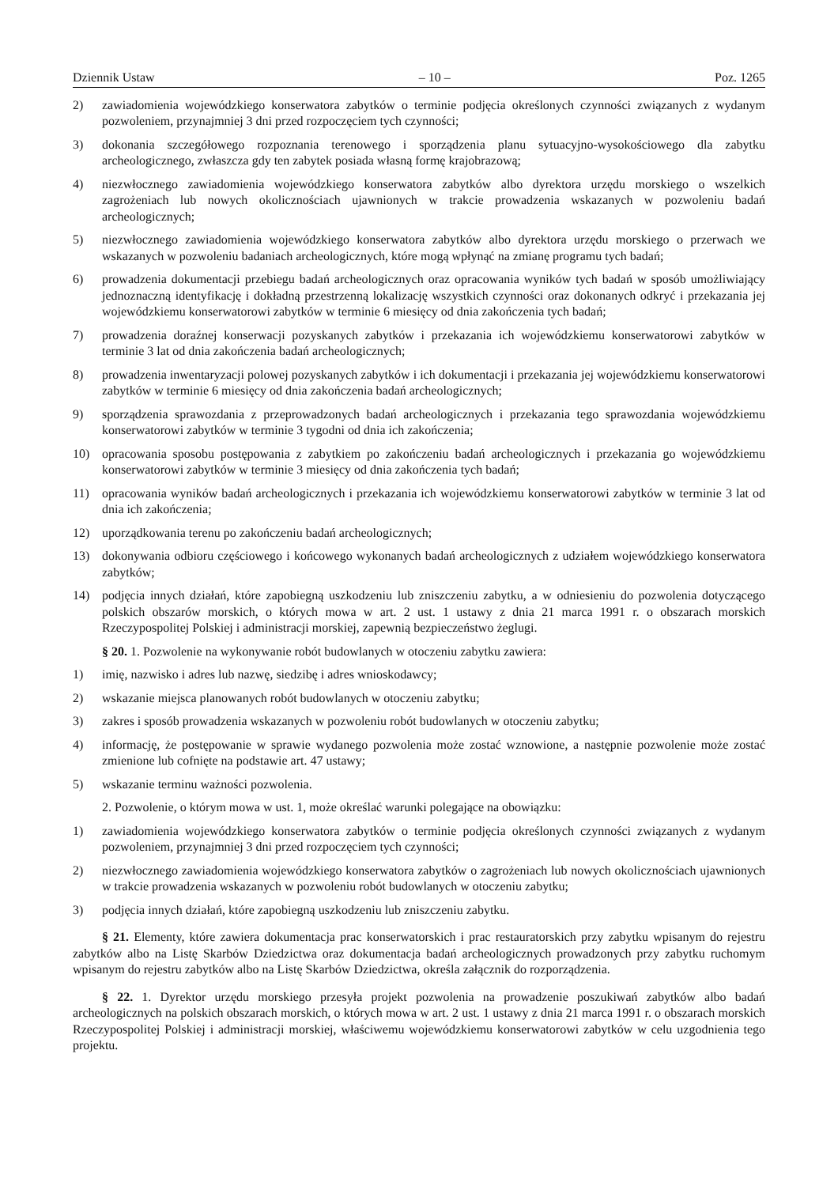Dziennik Ustaw – 10 – Poz. 1265
2) zawiadomienia wojewódzkiego konserwatora zabytków o terminie podjęcia określonych czynności związanych z wydanym pozwoleniem, przynajmniej 3 dni przed rozpoczęciem tych czynności;
3) dokonania szczegółowego rozpoznania terenowego i sporządzenia planu sytuacyjno-wysokościowego dla zabytku archeologicznego, zwłaszcza gdy ten zabytek posiada własną formę krajobrazową;
4) niezwłocznego zawiadomienia wojewódzkiego konserwatora zabytków albo dyrektora urzędu morskiego o wszelkich zagrożeniach lub nowych okolicznościach ujawnionych w trakcie prowadzenia wskazanych w pozwoleniu badań archeologicznych;
5) niezwłocznego zawiadomienia wojewódzkiego konserwatora zabytków albo dyrektora urzędu morskiego o przerwach we wskazanych w pozwoleniu badaniach archeologicznych, które mogą wpłynąć na zmianę programu tych badań;
6) prowadzenia dokumentacji przebiegu badań archeologicznych oraz opracowania wyników tych badań w sposób umożliwiający jednoznaczną identyfikację i dokładną przestrzenną lokalizację wszystkich czynności oraz dokonanych odkryć i przekazania jej wojewódzkiemu konserwatorowi zabytków w terminie 6 miesięcy od dnia zakończenia tych badań;
7) prowadzenia doraźnej konserwacji pozyskanych zabytków i przekazania ich wojewódzkiemu konserwatorowi zabytków w terminie 3 lat od dnia zakończenia badań archeologicznych;
8) prowadzenia inwentaryzacji polowej pozyskanych zabytków i ich dokumentacji i przekazania jej wojewódzkiemu konserwatorowi zabytków w terminie 6 miesięcy od dnia zakończenia badań archeologicznych;
9) sporządzenia sprawozdania z przeprowadzonych badań archeologicznych i przekazania tego sprawozdania wojewódzkiemu konserwatorowi zabytków w terminie 3 tygodni od dnia ich zakończenia;
10) opracowania sposobu postępowania z zabytkiem po zakończeniu badań archeologicznych i przekazania go wojewódzkiemu konserwatorowi zabytków w terminie 3 miesięcy od dnia zakończenia tych badań;
11) opracowania wyników badań archeologicznych i przekazania ich wojewódzkiemu konserwatorowi zabytków w terminie 3 lat od dnia ich zakończenia;
12) uporządkowania terenu po zakończeniu badań archeologicznych;
13) dokonywania odbioru częściowego i końcowego wykonanych badań archeologicznych z udziałem wojewódzkiego konserwatora zabytków;
14) podjęcia innych działań, które zapobiegną uszkodzeniu lub zniszczeniu zabytku, a w odniesieniu do pozwolenia dotyczącego polskich obszarów morskich, o których mowa w art. 2 ust. 1 ustawy z dnia 21 marca 1991 r. o obszarach morskich Rzeczypospolitej Polskiej i administracji morskiej, zapewnią bezpieczeństwo żeglugi.
§ 20. 1. Pozwolenie na wykonywanie robót budowlanych w otoczeniu zabytku zawiera:
1) imię, nazwisko i adres lub nazwę, siedzibę i adres wnioskodawcy;
2) wskazanie miejsca planowanych robót budowlanych w otoczeniu zabytku;
3) zakres i sposób prowadzenia wskazanych w pozwoleniu robót budowlanych w otoczeniu zabytku;
4) informację, że postępowanie w sprawie wydanego pozwolenia może zostać wznowione, a następnie pozwolenie może zostać zmienione lub cofnięte na podstawie art. 47 ustawy;
5) wskazanie terminu ważności pozwolenia.
2. Pozwolenie, o którym mowa w ust. 1, może określać warunki polegające na obowiązku:
1) zawiadomienia wojewódzkiego konserwatora zabytków o terminie podjęcia określonych czynności związanych z wydanym pozwoleniem, przynajmniej 3 dni przed rozpoczęciem tych czynności;
2) niezwłocznego zawiadomienia wojewódzkiego konserwatora zabytków o zagrożeniach lub nowych okolicznościach ujawnionych w trakcie prowadzenia wskazanych w pozwoleniu robót budowlanych w otoczeniu zabytku;
3) podjęcia innych działań, które zapobiegną uszkodzeniu lub zniszczeniu zabytku.
§ 21. Elementy, które zawiera dokumentacja prac konserwatorskich i prac restauratorskich przy zabytku wpisanym do rejestru zabytków albo na Listę Skarbów Dziedzictwa oraz dokumentacja badań archeologicznych prowadzonych przy zabytku ruchomym wpisanym do rejestru zabytków albo na Listę Skarbów Dziedzictwa, określa załącznik do rozporządzenia.
§ 22. 1. Dyrektor urzędu morskiego przesyła projekt pozwolenia na prowadzenie poszukiwań zabytków albo badań archeologicznych na polskich obszarach morskich, o których mowa w art. 2 ust. 1 ustawy z dnia 21 marca 1991 r. o obszarach morskich Rzeczypospolitej Polskiej i administracji morskiej, właściwemu wojewódzkiemu konserwatorowi zabytków w celu uzgodnienia tego projektu.